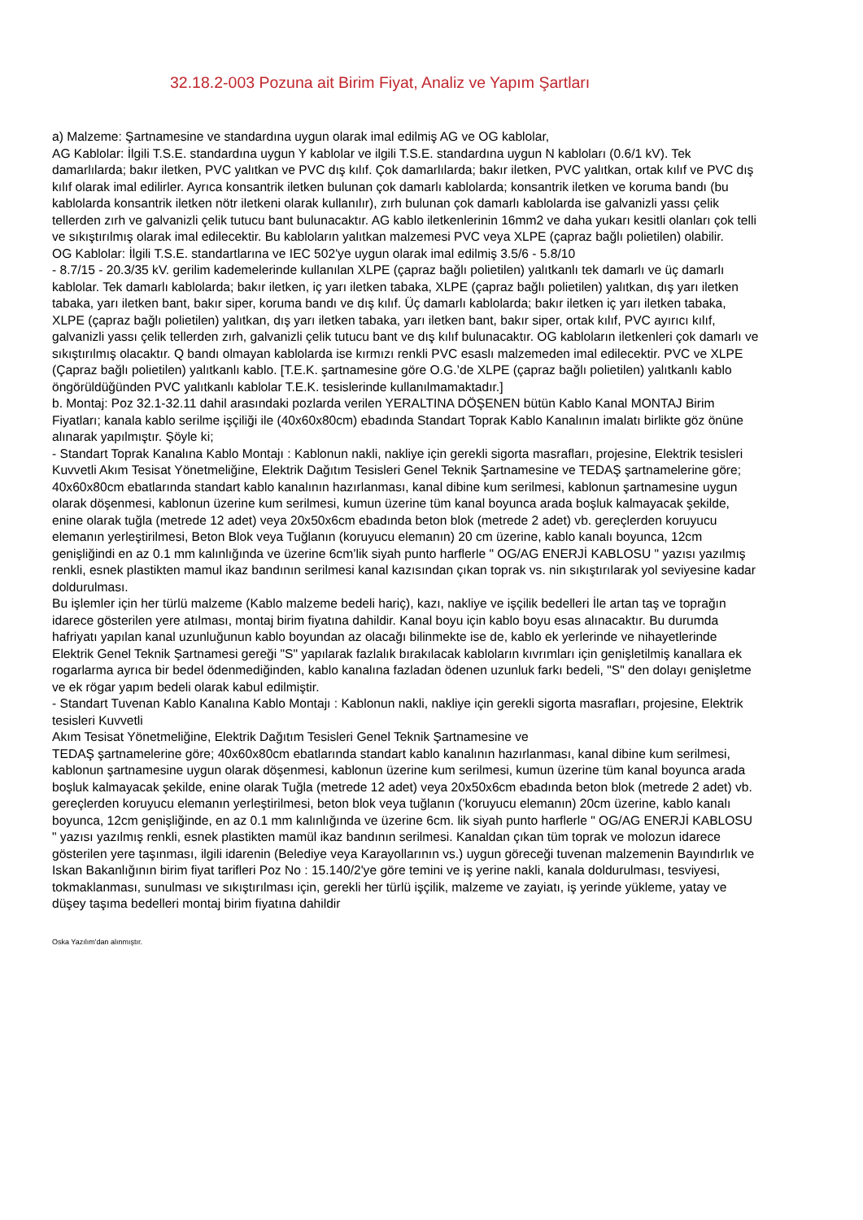32.18.2-003 Pozuna ait Birim Fiyat, Analiz ve Yapım Şartları
a) Malzeme: Şartnamesine ve standardına uygun olarak imal edilmiş AG ve OG kablolar,
AG Kablolar: İlgili T.S.E. standardına uygun Y kablolar ve ilgili T.S.E. standardına uygun N kabloları (0.6/1 kV). Tek damarlılarda; bakır iletken, PVC yalıtkan ve PVC dış kılıf. Çok damarlılarda; bakır iletken, PVC yalıtkan, ortak kılıf ve PVC dış kılıf olarak imal edilirler. Ayrıca konsantrik iletken bulunan çok damarlı kablolarda; konsantrik iletken ve koruma bandı (bu kablolarda konsantrik iletken nötr iletkeni olarak kullanılır), zırh bulunan çok damarlı kablolarda ise galvanizli yassı çelik tellerden zırh ve galvanizli çelik tutucu bant bulunacaktır. AG kablo iletkenlerinin 16mm2 ve daha yukarı kesitli olanları çok telli ve sıkıştırılmış olarak imal edilecektir. Bu kabloların yalıtkan malzemesi PVC veya XLPE (çapraz bağlı polietilen) olabilir.
OG Kablolar: İlgili T.S.E. standartlarına ve IEC 502'ye uygun olarak imal edilmiş 3.5/6 - 5.8/10
- 8.7/15 - 20.3/35 kV. gerilim kademelerinde kullanılan XLPE (çapraz bağlı polietilen) yalıtkanlı tek damarlı ve üç damarlı kablolar. Tek damarlı kablolarda; bakır iletken, iç yarı iletken tabaka, XLPE (çapraz bağlı polietilen) yalıtkan, dış yarı iletken tabaka, yarı iletken bant, bakır siper, koruma bandı ve dış kılıf. Üç damarlı kablolarda; bakır iletken iç yarı iletken tabaka, XLPE (çapraz bağlı polietilen) yalıtkan, dış yarı iletken tabaka, yarı iletken bant, bakır siper, ortak kılıf, PVC ayırıcı kılıf, galvanizli yassı çelik tellerden zırh, galvanizli çelik tutucu bant ve dış kılıf bulunacaktır. OG kabloların iletkenleri çok damarlı ve sıkıştırılmış olacaktır. Q bandı olmayan kablolarda ise kırmızı renkli PVC esaslı malzemeden imal edilecektir. PVC ve XLPE (Çapraz bağlı polietilen) yalıtkanlı kablo. [T.E.K. şartnamesine göre O.G.’de XLPE (çapraz bağlı polietilen) yalıtkanlı kablo öngörüldüğünden PVC yalıtkanlı kablolar T.E.K. tesislerinde kullanılmamaktadır.]
b. Montaj: Poz 32.1-32.11 dahil arasındaki pozlarda verilen YERALTINA DÖŞENEN bütün Kablo Kanal MONTAJ Birim Fiyatları; kanala kablo serilme işçiliği ile (40x60x80cm) ebadında Standart Toprak Kablo Kanalının imalatı birlikte göz önüne alınarak yapılmıştır. Şöyle ki;
- Standart Toprak Kanalına Kablo Montajı : Kablonun nakli, nakliye için gerekli sigorta masrafları, projesine, Elektrik tesisleri Kuvvetli Akım Tesisat Yönetmeliğine, Elektrik Dağıtım Tesisleri Genel Teknik Şartnamesine ve TEDAŞ şartnamelerine göre; 40x60x80cm ebatlarında standart kablo kanalının hazırlanması, kanal dibine kum serilmesi, kablonun şartnamesine uygun olarak döşenmesi, kablonun üzerine kum serilmesi, kumun üzerine tüm kanal boyunca arada boşluk kalmayacak şekilde, enine olarak tuğla (metrede 12 adet) veya 20x50x6cm ebadında beton blok (metrede 2 adet) vb. gereçlerden koruyucu elemanın yerleştirilmesi, Beton Blok veya Tuğlanın (koruyucu elemanın) 20 cm üzerine, kablo kanalı boyunca, 12cm genişliğindi en az 0.1 mm kalınlığında ve üzerine 6cm’lik siyah punto harflerle " OG/AG ENERJİ KABLOSU " yazısı yazılmış renkli, esnek plastikten mamul ikaz bandının serilmesi kanal kazısından çıkan toprak vs. nin sıkıştırılarak yol seviyesine kadar doldurulması.
Bu işlemler için her türlü malzeme (Kablo malzeme bedeli hariç), kazı, nakliye ve işçilik bedelleri İle artan taş ve toprağın idarece gösterilen yere atılması, montaj birim fiyatına dahildir. Kanal boyu için kablo boyu esas alınacaktır. Bu durumda hafriyatı yapılan kanal uzunluğunun kablo boyundan az olacağı bilinmekte ise de, kablo ek yerlerinde ve nihayetlerinde Elektrik Genel Teknik Şartnamesi gereği "S" yapılarak fazlalık bırakılacak kabloların kıvrımları için genişletilmiş kanallara ek rogarlarma ayrıca bir bedel ödenmediğinden, kablo kanalına fazladan ödenen uzunluk farkı bedeli, "S" den dolayı genişletme ve ek rögar yapım bedeli olarak kabul edilmiştir.
- Standart Tuvenan Kablo Kanalına Kablo Montajı : Kablonun nakli, nakliye için gerekli sigorta masrafları, projesine, Elektrik tesisleri Kuvvetli
Akım Tesisat Yönetmeliğine, Elektrik Dağıtım Tesisleri Genel Teknik Şartnamesine ve
TEDAŞ şartnamelerine göre; 40x60x80cm ebatlarında standart kablo kanalının hazırlanması, kanal dibine kum serilmesi, kablonun şartnamesine uygun olarak döşenmesi, kablonun üzerine kum serilmesi, kumun üzerine tüm kanal boyunca arada boşluk kalmayacak şekilde, enine olarak Tuğla (metrede 12 adet) veya 20x50x6cm ebadında beton blok (metrede 2 adet) vb. gereçlerden koruyucu elemanın yerleştirilmesi, beton blok veya tuğlanın ('koruyucu elemanın) 20cm üzerine, kablo kanalı boyunca, 12cm genişliğinde, en az 0.1 mm kalınlığında ve üzerine 6cm. lik siyah punto harflerle " OG/AG ENERJİ KABLOSU " yazısı yazılmış renkli, esnek plastikten mamül ikaz bandının serilmesi. Kanaldan çıkan tüm toprak ve molozun idarece gösterilen yere taşınması, ilgili idarenin (Belediye veya Karayollarının vs.) uygun göreceği tuvenan malzemenin Bayındırlık ve Iskan Bakanlığının birim fiyat tarifleri Poz No : 15.140/2'ye göre temini ve iş yerine nakli, kanala doldurulması, tesviyesi, tokmaklanması, sunulması ve sıkıştırılması için, gerekli her türlü işçilik, malzeme ve zayiatı, iş yerinde yükleme, yatay ve düşey taşıma bedelleri montaj birim fiyatına dahildir
Oska Yazılım'dan alınmıştır.